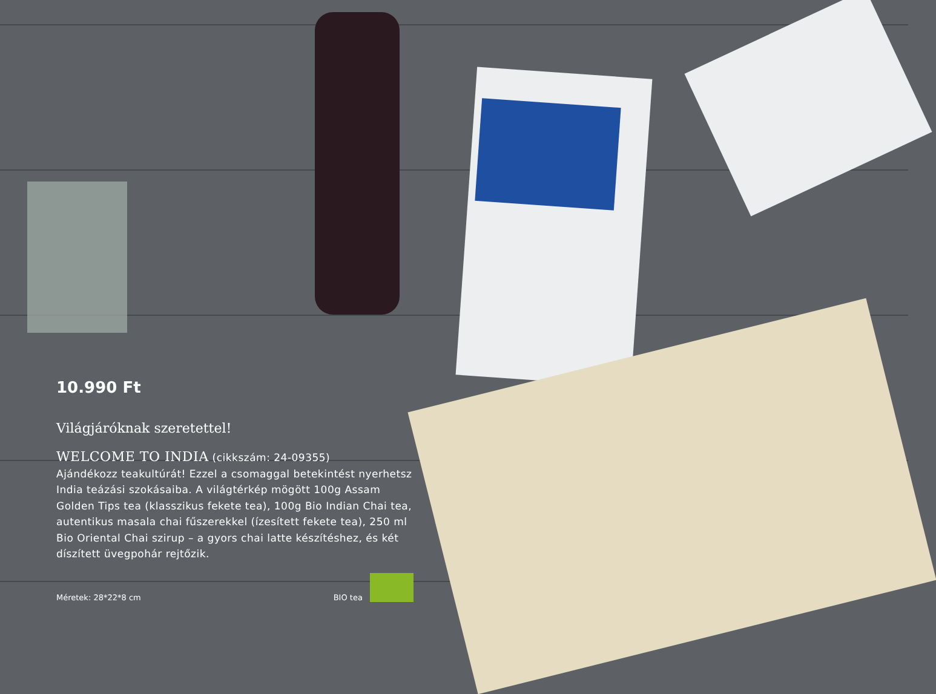10.990 Ft
Világjáróknak szeretettel!
WELCOME TO INDIA (cikkszám: 24-09355)
Ajándékozz teakultúrát! Ezzel a csomaggal betekintést nyerhetsz India teázási szokásaiba. A világtérkép mögött 100g Assam Golden Tips tea (klasszikus fekete tea), 100g Bio Indian Chai tea, autentikus masala chai fűszerekkel (ízesített fekete tea), 250 ml Bio Oriental Chai szirup – a gyors chai latte készítéshez, és két díszített üvegpohár rejtőzik.
Méretek: 28*22*8 cm BIO tea